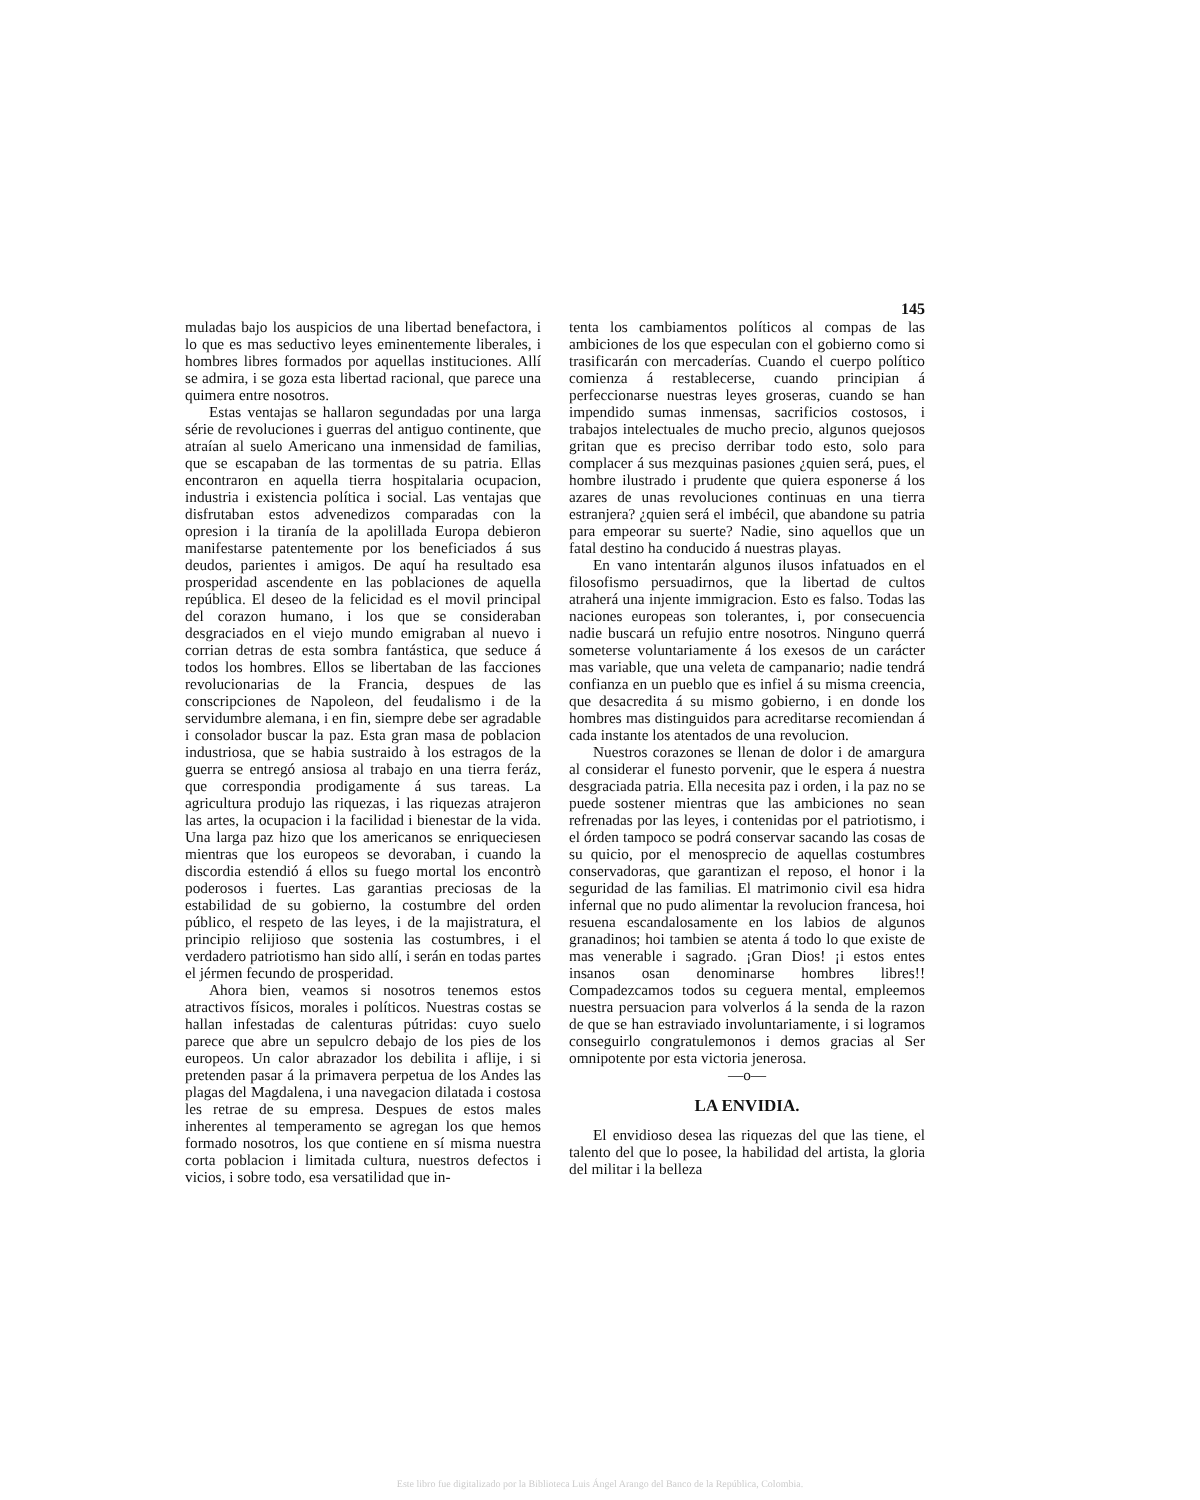145
muladas bajo los auspicios de una libertad benefactora, i lo que es mas seductivo leyes eminentemente liberales, i hombres libres formados por aquellas instituciones. Allí se admira, i se goza esta libertad racional, que parece una quimera entre nosotros.
Estas ventajas se hallaron segundadas por una larga série de revoluciones i guerras del antiguo continente, que atraían al suelo Americano una inmensidad de familias, que se escapaban de las tormentas de su patria. Ellas encontraron en aquella tierra hospitalaria ocupacion, industria i existencia política i social. Las ventajas que disfrutaban estos advenedizos comparadas con la opresion i la tiranía de la apolillada Europa debieron manifestarse patentemente por los beneficiados á sus deudos, parientes i amigos. De aquí ha resultado esa prosperidad ascendente en las poblaciones de aquella república. El deseo de la felicidad es el movil principal del corazon humano, i los que se consideraban desgraciados en el viejo mundo emigraban al nuevo i corrian detras de esta sombra fantástica, que seduce á todos los hombres. Ellos se libertaban de las facciones revolucionarias de la Francia, despues de las conscripciones de Napoleon, del feudalismo i de la servidumbre alemana, i en fin, siempre debe ser agradable i consolador buscar la paz. Esta gran masa de poblacion industriosa, que se habia sustraido à los estragos de la guerra se entregó ansiosa al trabajo en una tierra feráz, que correspondia prodigamente á sus tareas. La agricultura produjo las riquezas, i las riquezas atrajeron las artes, la ocupacion i la facilidad i bienestar de la vida. Una larga paz hizo que los americanos se enriqueciesen mientras que los europeos se devoraban, i cuando la discordia estendió á ellos su fuego mortal los encontrò poderosos i fuertes. Las garantias preciosas de la estabilidad de su gobierno, la costumbre del orden público, el respeto de las leyes, i de la majistratura, el principio relijioso que sostenia las costumbres, i el verdadero patriotismo han sido allí, i serán en todas partes el jérmen fecundo de prosperidad.
Ahora bien, veamos si nosotros tenemos estos atractivos físicos, morales i políticos. Nuestras costas se hallan infestadas de calenturas pútridas: cuyo suelo parece que abre un sepulcro debajo de los pies de los europeos. Un calor abrazador los debilita i aflije, i si pretenden pasar á la primavera perpetua de los Andes las plagas del Magdalena, i una navegacion dilatada i costosa les retrae de su empresa. Despues de estos males inherentes al temperamento se agregan los que hemos formado nosotros, los que contiene en sí misma nuestra corta poblacion i limitada cultura, nuestros defectos i vicios, i sobre todo, esa versatilidad que in-
tenta los cambiamentos políticos al compas de las ambiciones de los que especulan con el gobierno como si trasificarán con mercaderías. Cuando el cuerpo político comienza á restablecerse, cuando principian á perfeccionarse nuestras leyes groseras, cuando se han impendido sumas inmensas, sacrificios costosos, i trabajos intelectuales de mucho precio, algunos quejosos gritan que es preciso derribar todo esto, solo para complacer á sus mezquinas pasiones ¿quien será, pues, el hombre ilustrado i prudente que quiera esponerse á los azares de unas revoluciones continuas en una tierra estranjera? ¿quien será el imbécil, que abandone su patria para empeorar su suerte? Nadie, sino aquellos que un fatal destino ha conducido á nuestras playas.
En vano intentarán algunos ilusos infatuados en el filosofismo persuadirnos, que la libertad de cultos atraherá una injente immigracion. Esto es falso. Todas las naciones europeas son tolerantes, i, por consecuencia nadie buscará un refujio entre nosotros. Ninguno querrá someterse voluntariamente á los exesos de un carácter mas variable, que una veleta de campanario; nadie tendrá confianza en un pueblo que es infiel á su misma creencia, que desacredita á su mismo gobierno, i en donde los hombres mas distinguidos para acreditarse recomiendan á cada instante los atentados de una revolucion.
Nuestros corazones se llenan de dolor i de amargura al considerar el funesto porvenir, que le espera á nuestra desgraciada patria. Ella necesita paz i orden, i la paz no se puede sostener mientras que las ambiciones no sean refrenadas por las leyes, i contenidas por el patriotismo, i el órden tampoco se podrá conservar sacando las cosas de su quicio, por el menosprecio de aquellas costumbres conservadoras, que garantizan el reposo, el honor i la seguridad de las familias. El matrimonio civil esa hidra infernal que no pudo alimentar la revolucion francesa, hoi resuena escandalosamente en los labios de algunos granadinos; hoi tambien se atenta á todo lo que existe de mas venerable i sagrado. ¡Gran Dios! ¡i estos entes insanos osan denominarse hombres libres!! Compadezcamos todos su ceguera mental, empleemos nuestra persuacion para volverlos á la senda de la razon de que se han estraviado involuntariamente, i si logramos conseguirlo congratulemonos i demos gracias al Ser omnipotente por esta victoria jenerosa.
—o—
LA ENVIDIA.
El envidioso desea las riquezas del que las tiene, el talento del que lo posee, la habilidad del artista, la gloria del militar i la belleza
Este libro fue digitalizado por la Biblioteca Luis Ángel Arango del Banco de la República, Colombia.